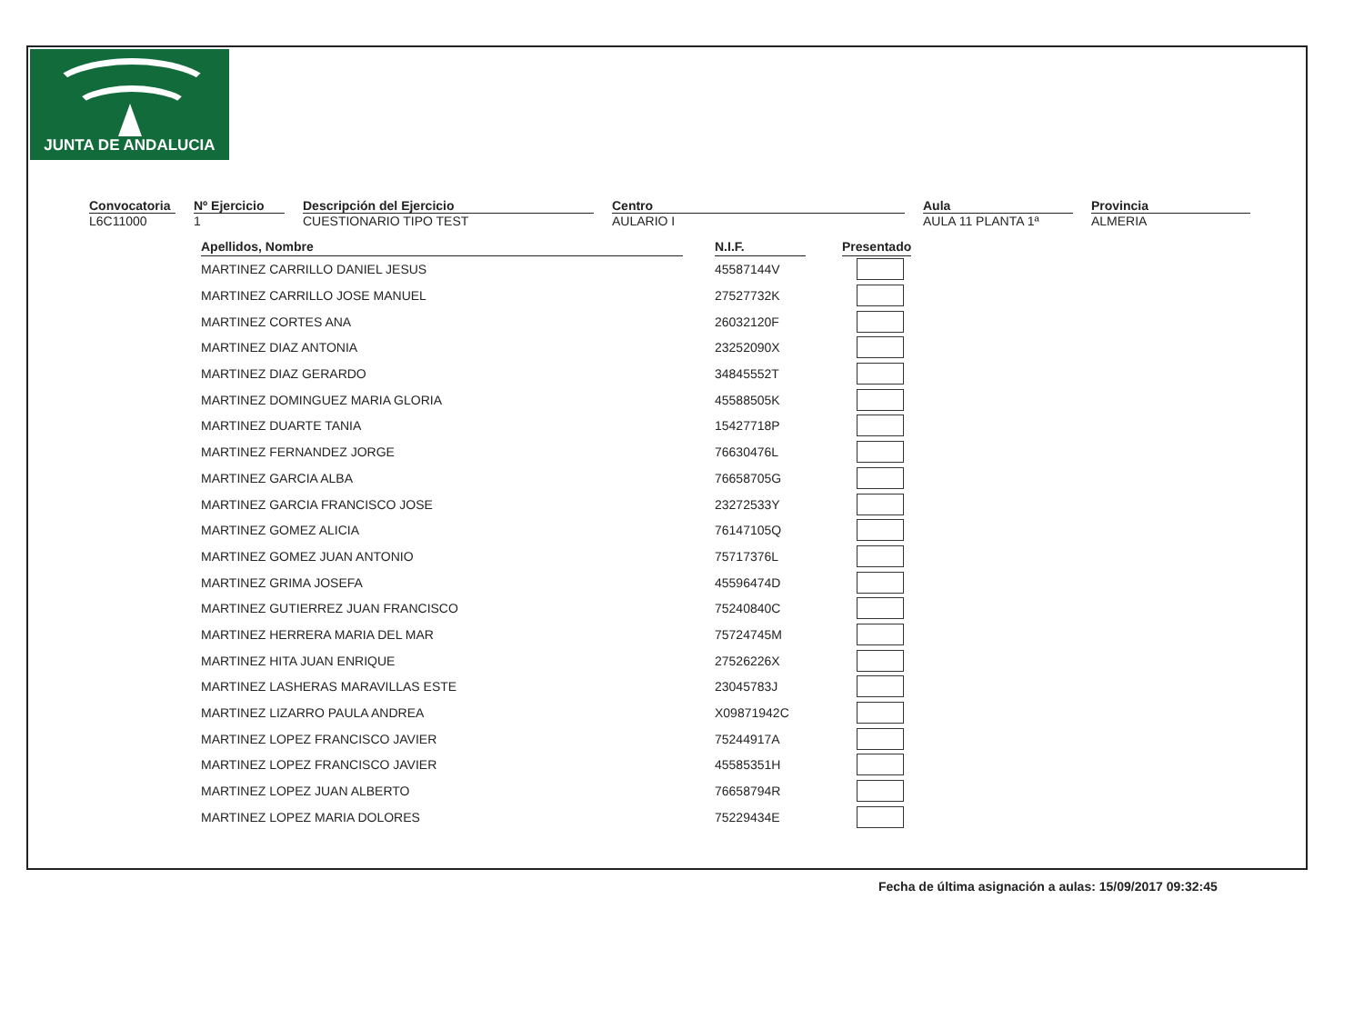JUNTA DE ANDALUCIA
Convocatoria
L6C11000
Nº Ejercicio
1
Descripción del Ejercicio
CUESTIONARIO TIPO TEST
Centro
AULARIO I
Aula
AULA 11 PLANTA 1ª
Provincia
ALMERIA
| Apellidos, Nombre | | N.I.F. | | Presentado |
| --- | --- | --- | --- | --- |
| MARTINEZ CARRILLO DANIEL JESUS | | 45587144V | | |
| MARTINEZ CARRILLO JOSE MANUEL | | 27527732K | | |
| MARTINEZ CORTES ANA | | 26032120F | | |
| MARTINEZ DIAZ ANTONIA | | 23252090X | | |
| MARTINEZ DIAZ GERARDO | | 34845552T | | |
| MARTINEZ DOMINGUEZ MARIA GLORIA | | 45588505K | | |
| MARTINEZ DUARTE TANIA | | 15427718P | | |
| MARTINEZ FERNANDEZ JORGE | | 76630476L | | |
| MARTINEZ GARCIA ALBA | | 76658705G | | |
| MARTINEZ GARCIA FRANCISCO JOSE | | 23272533Y | | |
| MARTINEZ GOMEZ ALICIA | | 76147105Q | | |
| MARTINEZ GOMEZ JUAN ANTONIO | | 75717376L | | |
| MARTINEZ GRIMA JOSEFA | | 45596474D | | |
| MARTINEZ GUTIERREZ JUAN FRANCISCO | | 75240840C | | |
| MARTINEZ HERRERA MARIA DEL MAR | | 75724745M | | |
| MARTINEZ HITA JUAN ENRIQUE | | 27526226X | | |
| MARTINEZ LASHERAS MARAVILLAS ESTE | | 23045783J | | |
| MARTINEZ LIZARRO PAULA ANDREA | | X09871942C | | |
| MARTINEZ LOPEZ FRANCISCO JAVIER | | 75244917A | | |
| MARTINEZ LOPEZ FRANCISCO JAVIER | | 45585351H | | |
| MARTINEZ LOPEZ JUAN ALBERTO | | 76658794R | | |
| MARTINEZ LOPEZ MARIA DOLORES | | 75229434E | | |
Fecha de última asignación a aulas: 15/09/2017 09:32:45